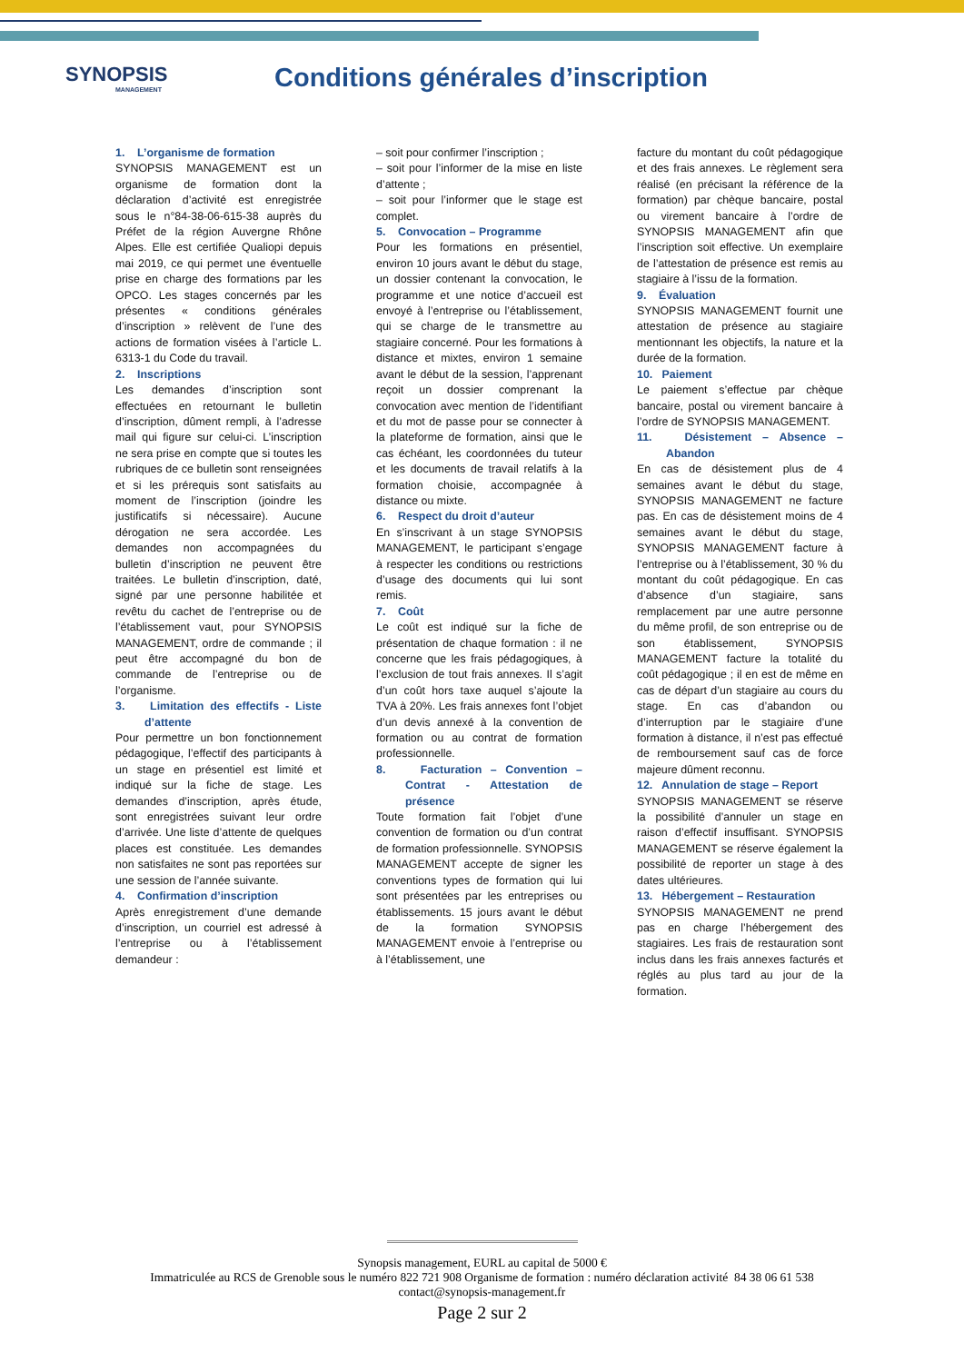SYNOPSIS
MANAGEMENT
Conditions générales d’inscription
1. L’organisme de formation
SYNOPSIS MANAGEMENT est un organisme de formation dont la déclaration d’activité est enregistrée sous le n°84-38-06-615-38 auprès du Préfet de la région Auvergne Rhône Alpes. Elle est certifiée Qualiopi depuis mai 2019, ce qui permet une éventuelle prise en charge des formations par les OPCO. Les stages concernés par les présentes « conditions générales d’inscription » relèvent de l’une des actions de formation visées à l’article L. 6313-1 du Code du travail.
2. Inscriptions
Les demandes d’inscription sont effectuées en retournant le bulletin d’inscription, dûment rempli, à l’adresse mail qui figure sur celui-ci. L’inscription ne sera prise en compte que si toutes les rubriques de ce bulletin sont renseignées et si les prérequis sont satisfaits au moment de l’inscription (joindre les justificatifs si nécessaire). Aucune dérogation ne sera accordée. Les demandes non accompagnées du bulletin d’inscription ne peuvent être traitées. Le bulletin d’inscription, daté, signé par une personne habilitée et revêtu du cachet de l’entreprise ou de l’établissement vaut, pour SYNOPSIS MANAGEMENT, ordre de commande ; il peut être accompagné du bon de commande de l’entreprise ou de l’organisme.
3. Limitation des effectifs - Liste d’attente
Pour permettre un bon fonctionnement pédagogique, l’effectif des participants à un stage en présentiel est limité et indiqué sur la fiche de stage. Les demandes d’inscription, après étude, sont enregistrées suivant leur ordre d’arrivée. Une liste d’attente de quelques places est constituée. Les demandes non satisfaites ne sont pas reportées sur une session de l’année suivante.
4. Confirmation d’inscription
Après enregistrement d’une demande d’inscription, un courriel est adressé à l’entreprise ou à l’établissement demandeur :
– soit pour confirmer l’inscription ;
– soit pour l’informer de la mise en liste d’attente ;
– soit pour l’informer que le stage est complet.
5. Convocation – Programme
Pour les formations en présentiel, environ 10 jours avant le début du stage, un dossier contenant la convocation, le programme et une notice d’accueil est envoyé à l’entreprise ou l’établissement, qui se charge de le transmettre au stagiaire concerné. Pour les formations à distance et mixtes, environ 1 semaine avant le début de la session, l’apprenant reçoit un dossier comprenant la convocation avec mention de l’identifiant et du mot de passe pour se connecter à la plateforme de formation, ainsi que le cas échéant, les coordonnées du tuteur et les documents de travail relatifs à la formation choisie, accompagnée à distance ou mixte.
6. Respect du droit d’auteur
En s’inscrivant à un stage SYNOPSIS MANAGEMENT, le participant s’engage à respecter les conditions ou restrictions d’usage des documents qui lui sont remis.
7. Coût
Le coût est indiqué sur la fiche de présentation de chaque formation : il ne concerne que les frais pédagogiques, à l’exclusion de tout frais annexes. Il s’agit d’un coût hors taxe auquel s’ajoute la TVA à 20%. Les frais annexes font l’objet d’un devis annexé à la convention de formation ou au contrat de formation professionnelle.
8. Facturation – Convention – Contrat - Attestation de présence
Toute formation fait l’objet d’une convention de formation ou d’un contrat de formation professionnelle. SYNOPSIS MANAGEMENT accepte de signer les conventions types de formation qui lui sont présentées par les entreprises ou établissements. 15 jours avant le début de la formation SYNOPSIS MANAGEMENT envoie à l’entreprise ou à l’établissement, une
facture du montant du coût pédagogique et des frais annexes. Le règlement sera réalisé (en précisant la référence de la formation) par chèque bancaire, postal ou virement bancaire à l’ordre de SYNOPSIS MANAGEMENT afin que l’inscription soit effective. Un exemplaire de l’attestation de présence est remis au stagiaire à l’issu de la formation.
9. Évaluation
SYNOPSIS MANAGEMENT fournit une attestation de présence au stagiaire mentionnant les objectifs, la nature et la durée de la formation.
10. Paiement
Le paiement s’effectue par chèque bancaire, postal ou virement bancaire à l’ordre de SYNOPSIS MANAGEMENT.
11. Désistement – Absence – Abandon
En cas de désistement plus de 4 semaines avant le début du stage, SYNOPSIS MANAGEMENT ne facture pas. En cas de désistement moins de 4 semaines avant le début du stage, SYNOPSIS MANAGEMENT facture à l’entreprise ou à l’établissement, 30 % du montant du coût pédagogique. En cas d’absence d’un stagiaire, sans remplacement par une autre personne du même profil, de son entreprise ou de son établissement, SYNOPSIS MANAGEMENT facture la totalité du coût pédagogique ; il en est de même en cas de départ d’un stagiaire au cours du stage. En cas d’abandon ou d’interruption par le stagiaire d’une formation à distance, il n’est pas effectué de remboursement sauf cas de force majeure dûment reconnu.
12. Annulation de stage – Report
SYNOPSIS MANAGEMENT se réserve la possibilité d’annuler un stage en raison d’effectif insuffisant. SYNOPSIS MANAGEMENT se réserve également la possibilité de reporter un stage à des dates ultérieures.
13. Hébergement – Restauration
SYNOPSIS MANAGEMENT ne prend pas en charge l’hébergement des stagiaires. Les frais de restauration sont inclus dans les frais annexes facturés et réglés au plus tard au jour de la formation.
Synopsis management, EURL au capital de 5000 €
Immatriculée au RCS de Grenoble sous le numéro 822 721 908 Organisme de formation : numéro déclaration activité 84 38 06 61 538
contact@synopsis-management.fr
Page 2 sur 2